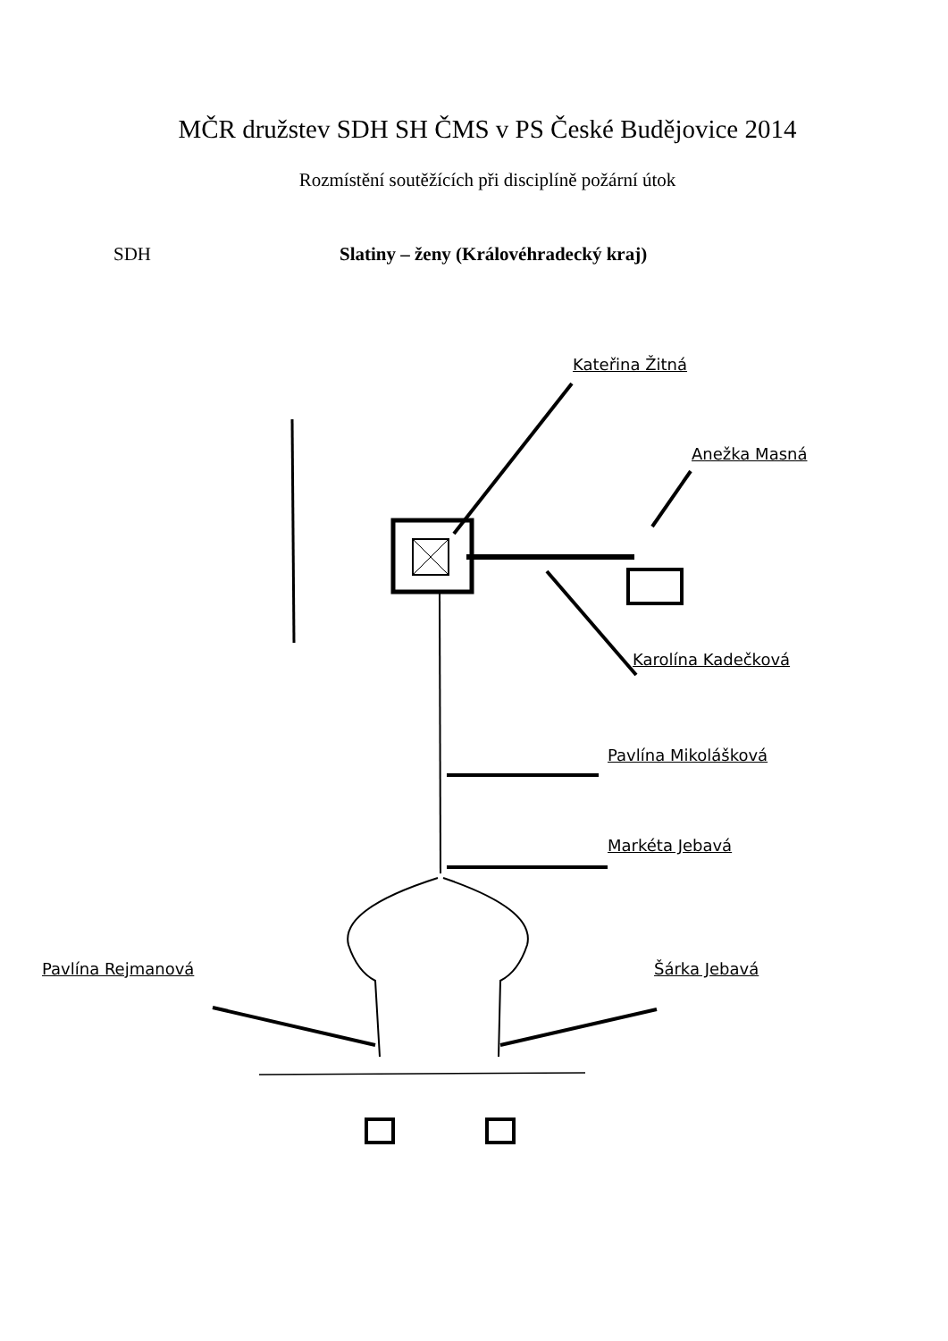MČR družstev SDH SH ČMS v PS České Budějovice 2014
Rozmístění soutěžících při disciplíně požární útok
SDH Slatiny – ženy (Královéhradecký kraj)
Kateřina Žitná
Anežka Masná
Karolína Kadečková
Pavlína Mikolášková
Markéta Jebavá
Pavlína Rejmanová Šárka Jebavá